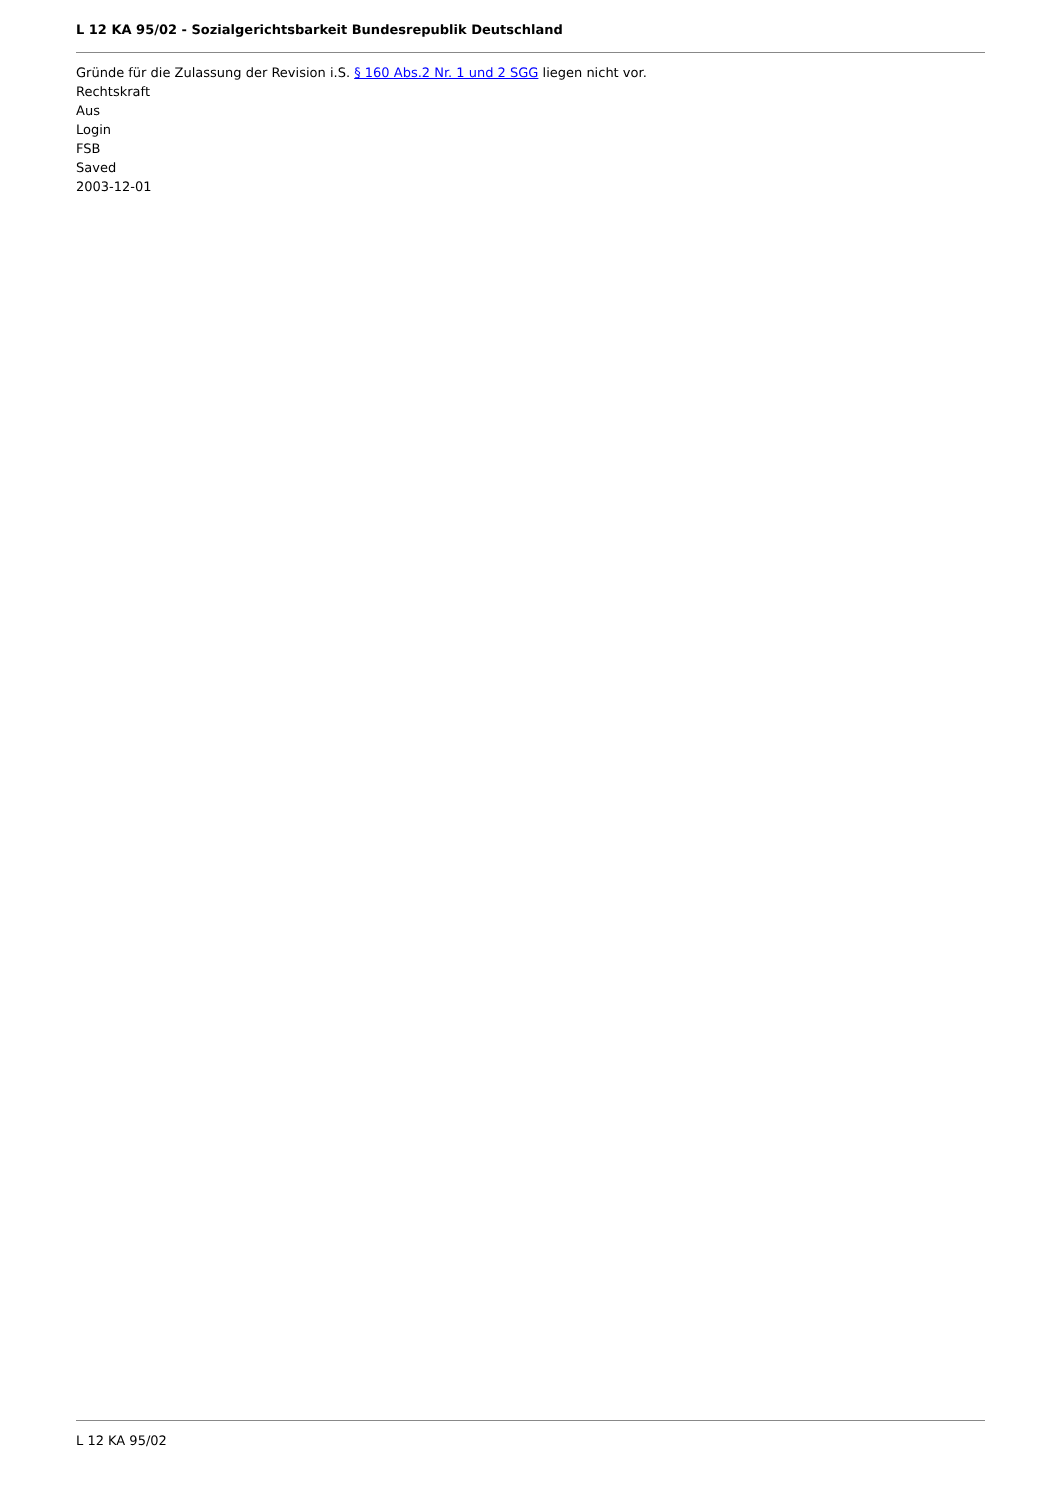L 12 KA 95/02 - Sozialgerichtsbarkeit Bundesrepublik Deutschland
Gründe für die Zulassung der Revision i.S. § 160 Abs.2 Nr. 1 und 2 SGG liegen nicht vor.
Rechtskraft
Aus
Login
FSB
Saved
2003-12-01
L 12 KA 95/02